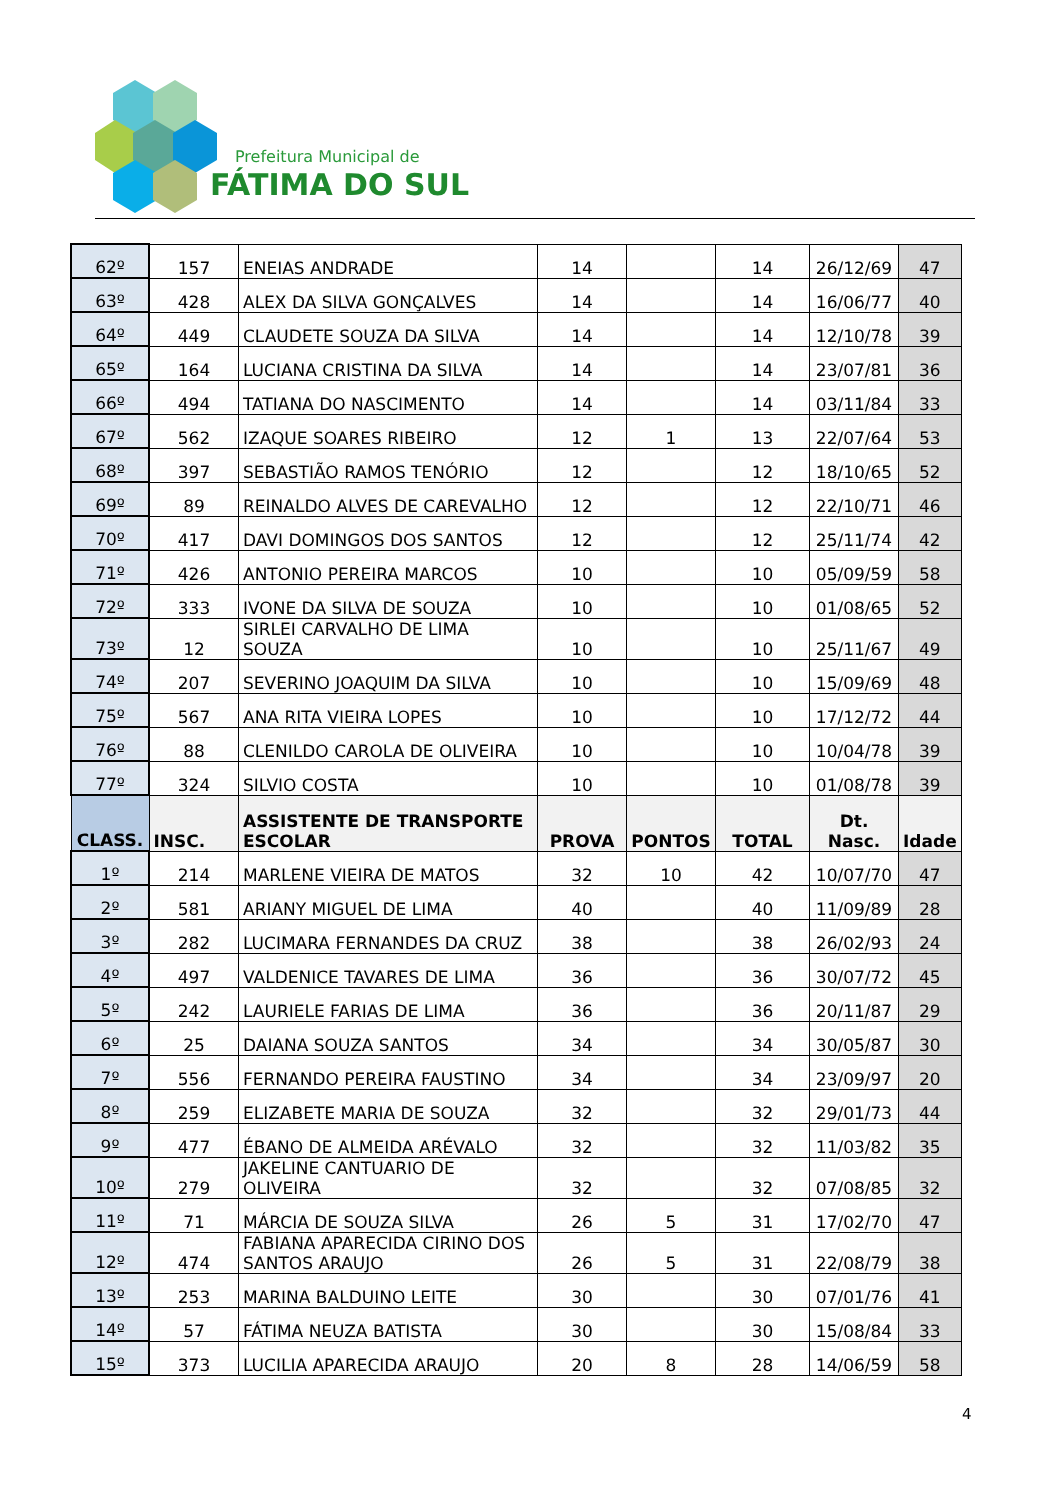Prefeitura Municipal de
FÁTIMA DO SUL
| 62º | 157 | ENEIAS ANDRADE | 14 | | 14 | 26/12/69 | 47 |
| 63º | 428 | ALEX DA SILVA GONÇALVES | 14 | | 14 | 16/06/77 | 40 |
| 64º | 449 | CLAUDETE SOUZA DA SILVA | 14 | | 14 | 12/10/78 | 39 |
| 65º | 164 | LUCIANA CRISTINA DA SILVA | 14 | | 14 | 23/07/81 | 36 |
| 66º | 494 | TATIANA DO NASCIMENTO | 14 | | 14 | 03/11/84 | 33 |
| 67º | 562 | IZAQUE SOARES RIBEIRO | 12 | 1 | 13 | 22/07/64 | 53 |
| 68º | 397 | SEBASTIÃO RAMOS TENÓRIO | 12 | | 12 | 18/10/65 | 52 |
| 69º | 89 | REINALDO ALVES DE CAREVALHO | 12 | | 12 | 22/10/71 | 46 |
| 70º | 417 | DAVI DOMINGOS DOS SANTOS | 12 | | 12 | 25/11/74 | 42 |
| 71º | 426 | ANTONIO PEREIRA MARCOS | 10 | | 10 | 05/09/59 | 58 |
| 72º | 333 | IVONE DA SILVA DE SOUZA | 10 | | 10 | 01/08/65 | 52 |
| 73º | 12 | SIRLEI CARVALHO DE LIMA SOUZA | 10 | | 10 | 25/11/67 | 49 |
| 74º | 207 | SEVERINO JOAQUIM DA SILVA | 10 | | 10 | 15/09/69 | 48 |
| 75º | 567 | ANA RITA VIEIRA LOPES | 10 | | 10 | 17/12/72 | 44 |
| 76º | 88 | CLENILDO CAROLA DE OLIVEIRA | 10 | | 10 | 10/04/78 | 39 |
| 77º | 324 | SILVIO COSTA | 10 | | 10 | 01/08/78 | 39 |
| CLASS. | INSC. | ASSISTENTE DE TRANSPORTE ESCOLAR | PROVA | PONTOS | TOTAL | Dt. Nasc. | Idade |
| 1º | 214 | MARLENE VIEIRA DE MATOS | 32 | 10 | 42 | 10/07/70 | 47 |
| 2º | 581 | ARIANY MIGUEL DE LIMA | 40 | | 40 | 11/09/89 | 28 |
| 3º | 282 | LUCIMARA FERNANDES DA CRUZ | 38 | | 38 | 26/02/93 | 24 |
| 4º | 497 | VALDENICE TAVARES DE LIMA | 36 | | 36 | 30/07/72 | 45 |
| 5º | 242 | LAURIELE FARIAS DE LIMA | 36 | | 36 | 20/11/87 | 29 |
| 6º | 25 | DAIANA SOUZA SANTOS | 34 | | 34 | 30/05/87 | 30 |
| 7º | 556 | FERNANDO PEREIRA FAUSTINO | 34 | | 34 | 23/09/97 | 20 |
| 8º | 259 | ELIZABETE MARIA DE SOUZA | 32 | | 32 | 29/01/73 | 44 |
| 9º | 477 | ÉBANO DE ALMEIDA ARÉVALO | 32 | | 32 | 11/03/82 | 35 |
| 10º | 279 | JAKELINE CANTUARIO DE OLIVEIRA | 32 | | 32 | 07/08/85 | 32 |
| 11º | 71 | MÁRCIA DE SOUZA SILVA | 26 | 5 | 31 | 17/02/70 | 47 |
| 12º | 474 | FABIANA APARECIDA CIRINO DOS SANTOS ARAUJO | 26 | 5 | 31 | 22/08/79 | 38 |
| 13º | 253 | MARINA BALDUINO LEITE | 30 | | 30 | 07/01/76 | 41 |
| 14º | 57 | FÁTIMA NEUZA BATISTA | 30 | | 30 | 15/08/84 | 33 |
| 15º | 373 | LUCILIA APARECIDA ARAUJO | 20 | 8 | 28 | 14/06/59 | 58 |
4